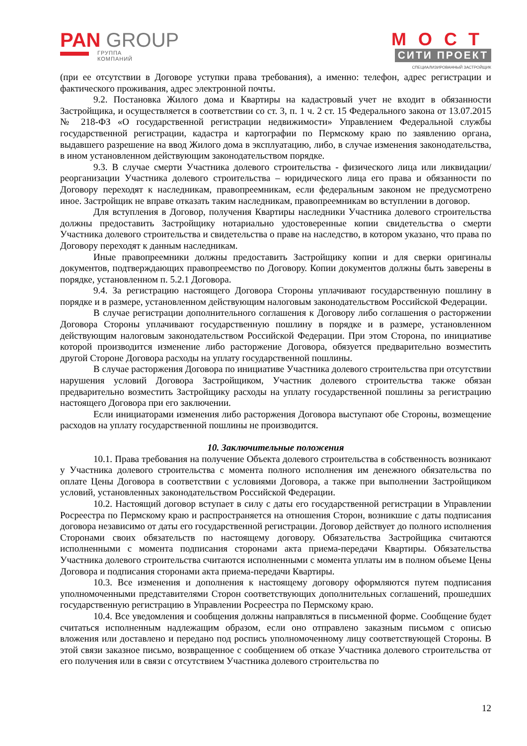PAN GROUP
ГРУППА
КОМПАНИЙ
МОСТ
СИТИ ПРОЕКТ
СПЕЦИАЛИЗИРОВАННЫЙ ЗАСТРОЙЩИК
(при ее отсутствии в Договоре уступки права требования), а именно: телефон, адрес регистрации и фактического проживания, адрес электронной почты.
9.2. Постановка Жилого дома и Квартиры на кадастровый учет не входит в обязанности Застройщика, и осуществляется в соответствии со ст. 3, п. 1 ч. 2 ст. 15 Федерального закона от 13.07.2015 № 218-ФЗ «О государственной регистрации недвижимости» Управлением Федеральной службы государственной регистрации, кадастра и картографии по Пермскому краю по заявлению органа, выдавшего разрешение на ввод Жилого дома в эксплуатацию, либо, в случае изменения законодательства, в ином установленном действующим законодательством порядке.
9.3. В случае смерти Участника долевого строительства - физического лица или ликвидации/ реорганизации Участника долевого строительства – юридического лица его права и обязанности по Договору переходят к наследникам, правопреемникам, если федеральным законом не предусмотрено иное. Застройщик не вправе отказать таким наследникам, правопреемникам во вступлении в договор.
Для вступления в Договор, получения Квартиры наследники Участника долевого строительства должны предоставить Застройщику нотариально удостоверенные копии свидетельства о смерти Участника долевого строительства и свидетельства о праве на наследство, в котором указано, что права по Договору переходят к данным наследникам.
Иные правопреемники должны предоставить Застройщику копии и для сверки оригиналы документов, подтверждающих правопреемство по Договору. Копии документов должны быть заверены в порядке, установленном п. 5.2.1 Договора.
9.4. За регистрацию настоящего Договора Стороны уплачивают государственную пошлину в порядке и в размере, установленном действующим налоговым законодательством Российской Федерации.
В случае регистрации дополнительного соглашения к Договору либо соглашения о расторжении Договора Стороны уплачивают государственную пошлину в порядке и в размере, установленном действующим налоговым законодательством Российской Федерации. При этом Сторона, по инициативе которой производится изменение либо расторжение Договора, обязуется предварительно возместить другой Стороне Договора расходы на уплату государственной пошлины.
В случае расторжения Договора по инициативе Участника долевого строительства при отсутствии нарушения условий Договора Застройщиком, Участник долевого строительства также обязан предварительно возместить Застройщику расходы на уплату государственной пошлины за регистрацию настоящего Договора при его заключении.
Если инициаторами изменения либо расторжения Договора выступают обе Стороны, возмещение расходов на уплату государственной пошлины не производится.
10. Заключительные положения
10.1. Права требования на получение Объекта долевого строительства в собственность возникают у Участника долевого строительства с момента полного исполнения им денежного обязательства по оплате Цены Договора в соответствии с условиями Договора, а также при выполнении Застройщиком условий, установленных законодательством Российской Федерации.
10.2. Настоящий договор вступает в силу с даты его государственной регистрации в Управлении Росреестра по Пермскому краю и распространяется на отношения Сторон, возникшие с даты подписания договора независимо от даты его государственной регистрации. Договор действует до полного исполнения Сторонами своих обязательств по настоящему договору. Обязательства Застройщика считаются исполненными с момента подписания сторонами акта приема-передачи Квартиры. Обязательства Участника долевого строительства считаются исполненными с момента уплаты им в полном объеме Цены Договора и подписания сторонами акта приема-передачи Квартиры.
10.3. Все изменения и дополнения к настоящему договору оформляются путем подписания уполномоченными представителями Сторон соответствующих дополнительных соглашений, прошедших государственную регистрацию в Управлении Росреестра по Пермскому краю.
10.4. Все уведомления и сообщения должны направляться в письменной форме. Сообщение будет считаться исполненным надлежащим образом, если оно отправлено заказным письмом с описью вложения или доставлено и передано под роспись уполномоченному лицу соответствующей Стороны. В этой связи заказное письмо, возвращенное с сообщением об отказе Участника долевого строительства от его получения или в связи с отсутствием Участника долевого строительства по
12